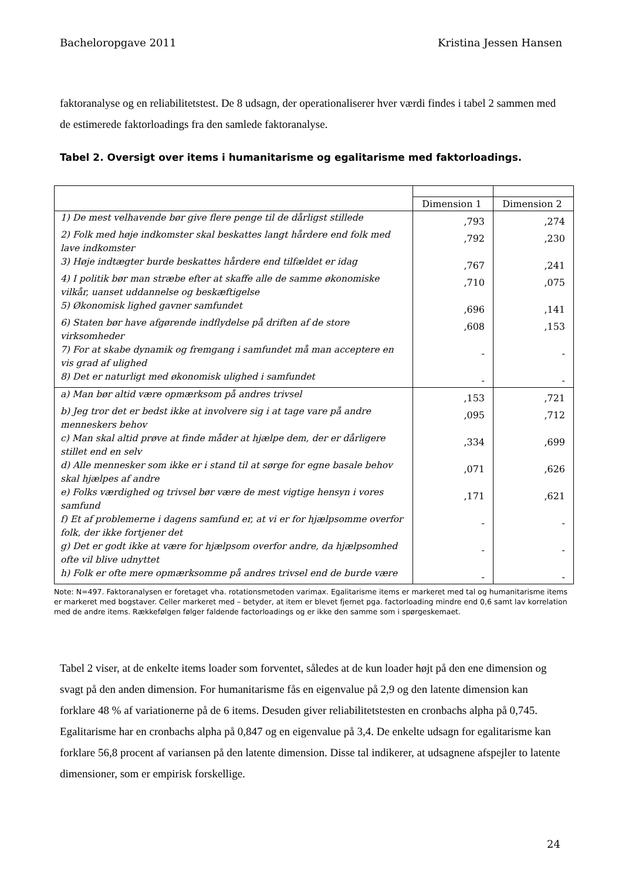Bacheloropgave 2011 Kristina Jessen Hansen
faktoranalyse og en reliabilitetstest. De 8 udsagn, der operationaliserer hver værdi findes i tabel 2 sammen med de estimerede faktorloadings fra den samlede faktoranalyse.
Tabel 2. Oversigt over items i humanitarisme og egalitarisme med faktorloadings.
| | Dimension 1 | Dimension 2 |
| 1) De mest velhavende bør give flere penge til de dårligst stillede | ,793 | ,274 |
| 2) Folk med høje indkomster skal beskattes langt hårdere end folk med lave indkomster | ,792 | ,230 |
| 3) Høje indtægter burde beskattes hårdere end tilfældet er idag | ,767 | ,241 |
| 4) I politik bør man stræbe efter at skaffe alle de samme økonomiske vilkår, uanset uddannelse og beskæftigelse | ,710 | ,075 |
| 5) Økonomisk lighed gavner samfundet | ,696 | ,141 |
| 6) Staten bør have afgørende indflydelse på driften af de store virksomheder | ,608 | ,153 |
| 7) For at skabe dynamik og fremgang i samfundet må man acceptere en vis grad af ulighed | - | - |
| 8) Det er naturligt med økonomisk ulighed i samfundet | - | - |
| a) Man bør altid være opmærksom på andres trivsel | ,153 | ,721 |
| b) Jeg tror det er bedst ikke at involvere sig i at tage vare på andre menneskers behov | ,095 | ,712 |
| c) Man skal altid prøve at finde måder at hjælpe dem, der er dårligere stillet end en selv | ,334 | ,699 |
| d) Alle mennesker som ikke er i stand til at sørge for egne basale behov skal hjælpes af andre | ,071 | ,626 |
| e) Folks værdighed og trivsel bør være de mest vigtige hensyn i vores samfund | ,171 | ,621 |
| f) Et af problemerne i dagens samfund er, at vi er for hjælpsomme overfor folk, der ikke fortjener det | - | - |
| g) Det er godt ikke at være for hjælpsom overfor andre, da hjælpsomhed ofte vil blive udnyttet | - | - |
| h) Folk er ofte mere opmærksomme på andres trivsel end de burde være | - | - |
Note: N=497. Faktoranalysen er foretaget vha. rotationsmetoden varimax. Egalitarisme items er markeret med tal og humanitarisme items er markeret med bogstaver. Celler markeret med – betyder, at item er blevet fjernet pga. factorloading mindre end 0,6 samt lav korrelation med de andre items. Rækkefølgen følger faldende factorloadings og er ikke den samme som i spørgeskemaet.
Tabel 2 viser, at de enkelte items loader som forventet, således at de kun loader højt på den ene dimension og svagt på den anden dimension. For humanitarisme fås en eigenvalue på 2,9 og den latente dimension kan forklare 48 % af variationerne på de 6 items. Desuden giver reliabilitetstesten en cronbachs alpha på 0,745. Egalitarisme har en cronbachs alpha på 0,847 og en eigenvalue på 3,4. De enkelte udsagn for egalitarisme kan forklare 56,8 procent af variansen på den latente dimension. Disse tal indikerer, at udsagnene afspejler to latente dimensioner, som er empirisk forskellige.
24